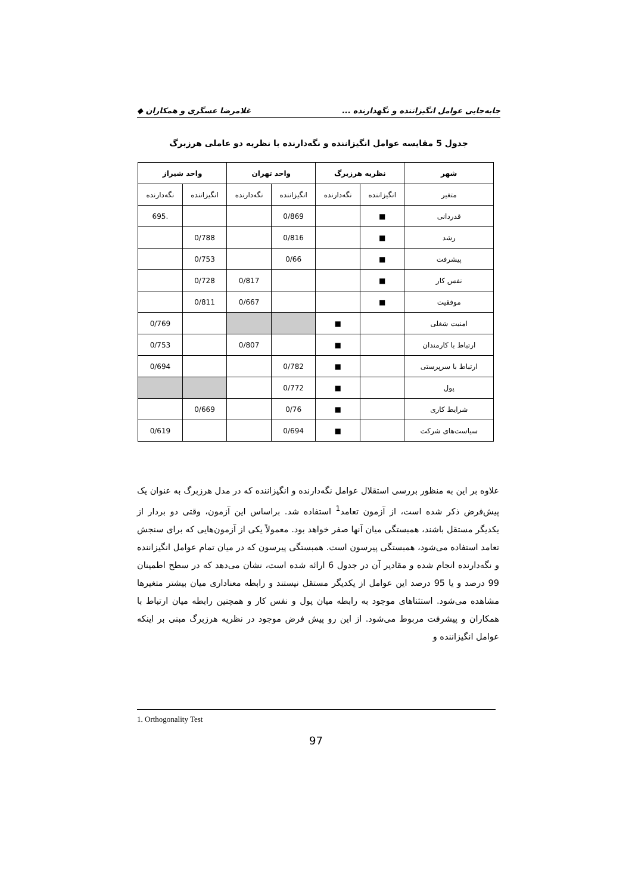جابه‌جایی عوامل انگیزاننده و نگهدارنده ... غلامرضا عسگری و همکاران ◆
جدول 5 مقایسه عوامل انگیزاننده و نگه‌دارنده با نظریه دو عاملی هرزبرگ
| شهر | نظریه هرزبرگ | | واحد تهران | | واحد شیراز | |
| --- | --- | --- | --- | --- | --- | --- |
| متغیر | انگیزاننده | نگه‌دارنده | انگیزاننده | نگه‌دارنده | انگیزاننده | نگه‌دارنده |
| قدردانی | ■ | | 0/869 | | | .695 |
| رشد | ■ | | 0/816 | | 0/788 | |
| پیشرفت | ■ | | 0/66 | | 0/753 | |
| نفس کار | ■ | | | 0/817 | 0/728 | |
| موفقیت | ■ | | | 0/667 | 0/811 | |
| امنیت شغلی | | ■ | | | | 0/769 |
| ارتباط با کارمندان | | ■ | | 0/807 | | 0/753 |
| ارتباط با سرپرستی | | ■ | 0/782 | | | 0/694 |
| پول | | ■ | 0/772 | | | |
| شرایط کاری | | ■ | 0/76 | | 0/669 | |
| سیاست‌های شرکت | | ■ | 0/694 | | | 0/619 |
علاوه بر این به منظور بررسی استقلال عوامل نگه‌دارنده و انگیزاننده که در مدل هرزبرگ به عنوان یک پیش‌فرض ذکر شده است، از آزمون تعامد<sup>1</sup> استفاده شد. براساس این آزمون، وقتی دو بردار از یکدیگر مستقل باشند، همبستگی میان آنها صفر خواهد بود. معمولاً یکی از آزمون‌هایی که برای سنجش تعامد استفاده می‌شود، همبستگی پیرسون است. همبستگی پیرسون که در میان تمام عوامل انگیزاننده و نگه‌دارنده انجام شده و مقادیر آن در جدول 6 ارائه شده است، نشان می‌دهد که در سطح اطمینان 99 درصد و یا 95 درصد این عوامل از یکدیگر مستقل نیستند و رابطه معناداری میان بیشتر متغیرها مشاهده می‌شود. استثناهای موجود به رابطه میان پول و نفس کار و همچنین رابطه میان ارتباط با همکاران و پیشرفت مربوط می‌شود. از این رو پیش فرض موجود در نظریه هرزبرگ مبنی بر اینکه عوامل انگیزاننده و
1. Orthogonality Test
97